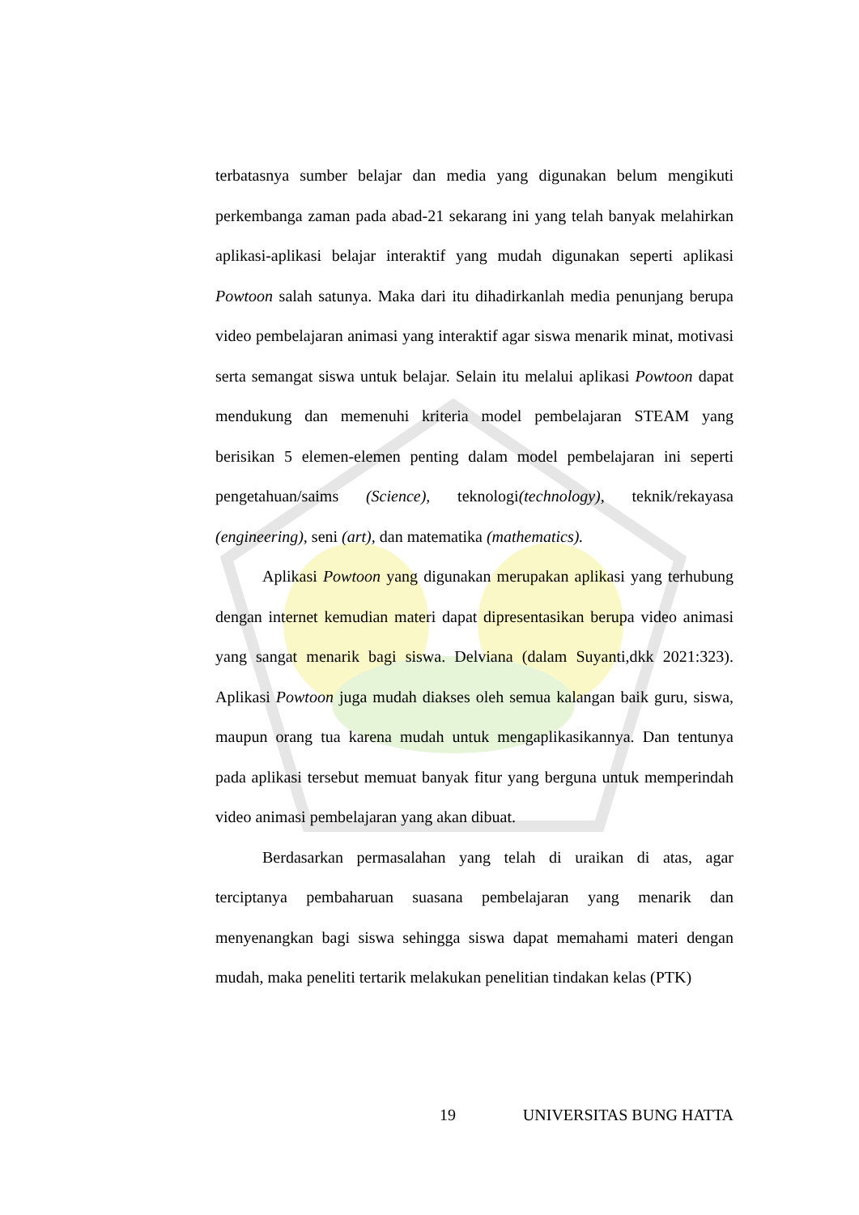terbatasnya sumber belajar dan media yang digunakan belum mengikuti perkembanga zaman pada abad-21 sekarang ini yang telah banyak melahirkan aplikasi-aplikasi belajar interaktif yang mudah digunakan seperti aplikasi Powtoon salah satunya. Maka dari itu dihadirkanlah media penunjang berupa video pembelajaran animasi yang interaktif agar siswa menarik minat, motivasi serta semangat siswa untuk belajar. Selain itu melalui aplikasi Powtoon dapat mendukung dan memenuhi kriteria model pembelajaran STEAM yang berisikan 5 elemen-elemen penting dalam model pembelajaran ini seperti pengetahuan/saims (Science), teknologi(technology), teknik/rekayasa (engineering), seni (art), dan matematika (mathematics).
Aplikasi Powtoon yang digunakan merupakan aplikasi yang terhubung dengan internet kemudian materi dapat dipresentasikan berupa video animasi yang sangat menarik bagi siswa. Delviana (dalam Suyanti,dkk 2021:323). Aplikasi Powtoon juga mudah diakses oleh semua kalangan baik guru, siswa, maupun orang tua karena mudah untuk mengaplikasikannya. Dan tentunya pada aplikasi tersebut memuat banyak fitur yang berguna untuk memperindah video animasi pembelajaran yang akan dibuat.
Berdasarkan permasalahan yang telah di uraikan di atas, agar terciptanya pembaharuan suasana pembelajaran yang menarik dan menyenangkan bagi siswa sehingga siswa dapat memahami materi dengan mudah, maka peneliti tertarik melakukan penelitian tindakan kelas (PTK)
19 UNIVERSITAS BUNG HATTA